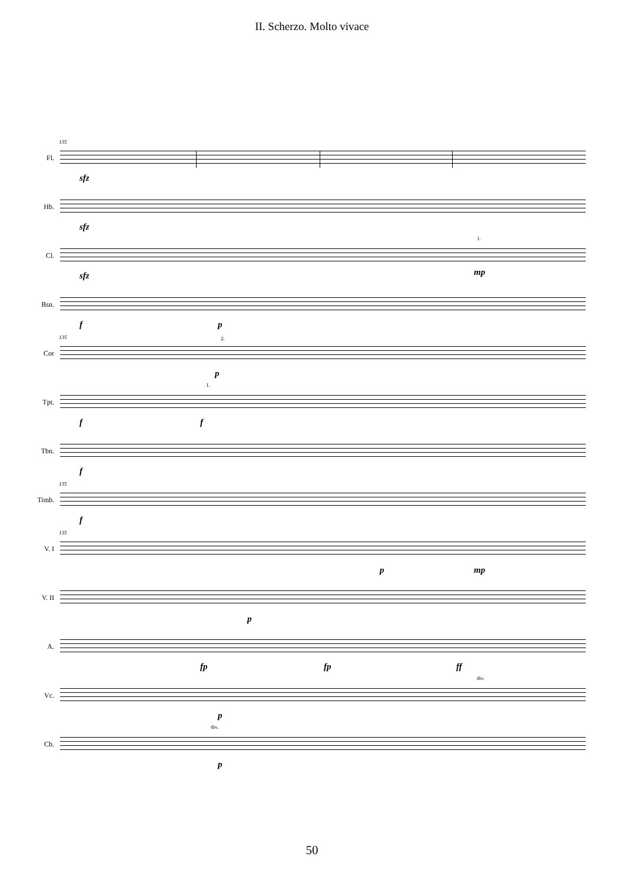II. Scherzo. Molto vivace
135
Fl.
sfz
Hb.
sfz
Cl.
1.
mp sfz
Bsn.
f p
135
Cor
2.
p
Tpt.
1.
f f
Tbn.
f
135
Timb.
f
135
V. I
p mp
V. II
p
A.
fp fp ff
Vc.
div.
p
Cb.
div.
p
50